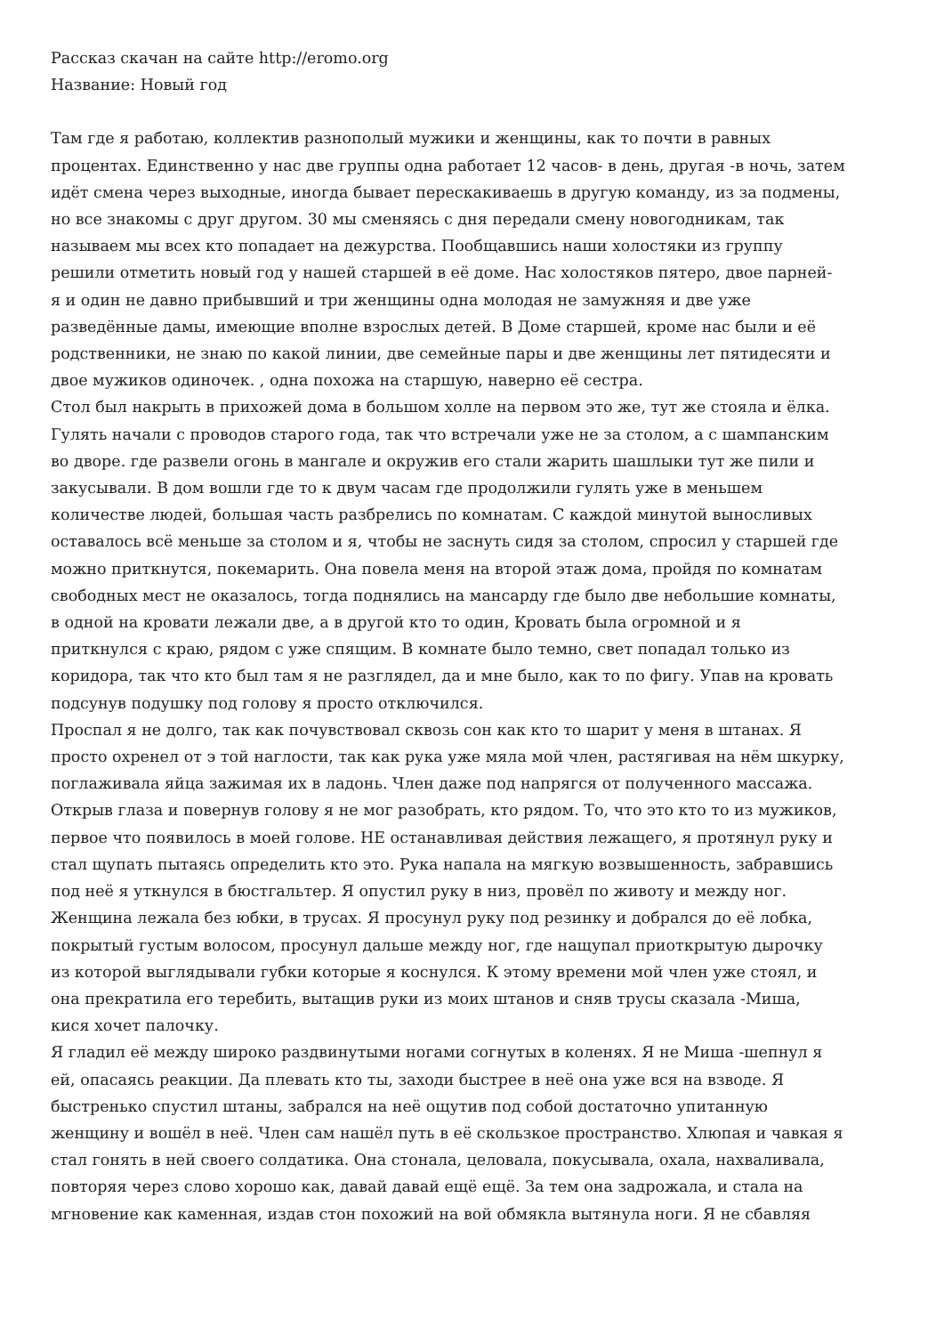Рассказ скачан на сайте http://eromo.org
Название: Новый год
Там где я работаю, коллектив разнополый мужики и женщины, как то почти в равных
процентах. Единственно у нас две группы одна работает 12 часов- в день, другая -в ночь, затем
идёт смена через выходные, иногда бывает перескакиваешь в другую команду, из за подмены,
но все знакомы с друг другом. 30 мы сменяясь с дня передали смену новогодникам, так
называем мы всех кто попадает на дежурства. Пообщавшись наши холостяки из группу
решили отметить новый год у нашей старшей в её доме. Нас холостяков пятеро, двое парней-
я и один не давно прибывший и три женщины одна молодая не замужняя и две уже
разведённые дамы, имеющие вполне взрослых детей. В Доме старшей, кроме нас были и её
родственники, не знаю по какой линии, две семейные пары и две женщины лет пятидесяти и
двое мужиков одиночек. , одна похожа на старшую, наверно её сестра.
Стол был накрыть в прихожей дома в большом холле на первом это же, тут же стояла и ёлка.
Гулять начали с проводов старого года, так что встречали уже не за столом, а с шампанским
во дворе. где развели огонь в мангале и окружив его стали жарить шашлыки тут же пили и
закусывали. В дом вошли где то к двум часам где продолжили гулять уже в меньшем
количестве людей, большая часть разбрелись по комнатам. С каждой минутой выносливых
оставалось всё меньше за столом и я, чтобы не заснуть сидя за столом, спросил у старшей где
можно приткнутся, покемарить. Она повела меня на второй этаж дома, пройдя по комнатам
свободных мест не оказалось, тогда поднялись на мансарду где было две небольшие комнаты,
в одной на кровати лежали две, а в другой кто то один, Кровать была огромной и я
приткнулся с краю, рядом с уже спящим. В комнате было темно, свет попадал только из
коридора, так что кто был там я не разглядел, да и мне было, как то по фигу. Упав на кровать
подсунув подушку под голову я просто отключился.
Проспал я не долго, так как почувствовал сквозь сон как кто то шарит у меня в штанах. Я
просто охренел от э той наглости, так как рука уже мяла мой член, растягивая на нём шкурку,
поглаживала яйца зажимая их в ладонь. Член даже под напрягся от полученного массажа.
Открыв глаза и повернув голову я не мог разобрать, кто рядом. То, что это кто то из мужиков,
первое что появилось в моей голове. НЕ останавливая действия лежащего, я протянул руку и
стал щупать пытаясь определить кто это. Рука напала на мягкую возвышенность, забравшись
под неё я уткнулся в бюстгальтер. Я опустил руку в низ, провёл по животу и между ног.
Женщина лежала без юбки, в трусах. Я просунул руку под резинку и добрался до её лобка,
покрытый густым волосом, просунул дальше между ног, где нащупал приоткрытую дырочку
из которой выглядывали губки которые я коснулся. К этому времени мой член уже стоял, и
она прекратила его теребить, вытащив руки из моих штанов и сняв трусы сказала -Миша,
кися хочет палочку.
Я гладил её между широко раздвинутыми ногами согнутых в коленях. Я не Миша -шепнул я
ей, опасаясь реакции. Да плевать кто ты, заходи быстрее в неё она уже вся на взводе. Я
быстренько спустил штаны, забрался на неё ощутив под собой достаточно упитанную
женщину и вошёл в неё. Член сам нашёл путь в её скользкое пространство. Хлюпая и чавкая я
стал гонять в ней своего солдатика. Она стонала, целовала, покусывала, охала, нахваливала,
повторяя через слово хорошо как, давай давай ещё ещё. За тем она задрожала, и стала на
мгновение как каменная, издав стон похожий на вой обмякла вытянула ноги. Я не сбавляя